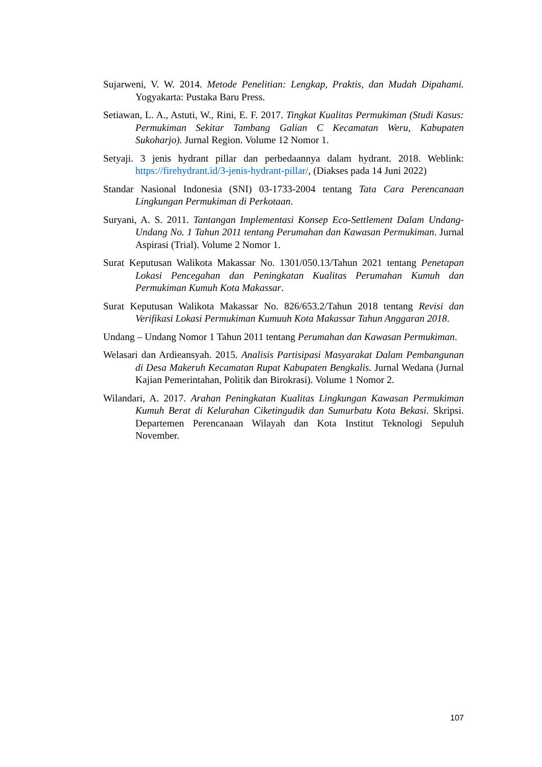Sujarweni, V. W. 2014. Metode Penelitian: Lengkap, Praktis, dan Mudah Dipahami. Yogyakarta: Pustaka Baru Press.
Setiawan, L. A., Astuti, W., Rini, E. F. 2017. Tingkat Kualitas Permukiman (Studi Kasus: Permukiman Sekitar Tambang Galian C Kecamatan Weru, Kabupaten Sukoharjo). Jurnal Region. Volume 12 Nomor 1.
Setyaji. 3 jenis hydrant pillar dan perbedaannya dalam hydrant. 2018. Weblink: https://firehydrant.id/3-jenis-hydrant-pillar/, (Diakses pada 14 Juni 2022)
Standar Nasional Indonesia (SNI) 03-1733-2004 tentang Tata Cara Perencanaan Lingkungan Permukiman di Perkotaan.
Suryani, A. S. 2011. Tantangan Implementasi Konsep Eco-Settlement Dalam Undang-Undang No. 1 Tahun 2011 tentang Perumahan dan Kawasan Permukiman. Jurnal Aspirasi (Trial). Volume 2 Nomor 1.
Surat Keputusan Walikota Makassar No. 1301/050.13/Tahun 2021 tentang Penetapan Lokasi Pencegahan dan Peningkatan Kualitas Perumahan Kumuh dan Permukiman Kumuh Kota Makassar.
Surat Keputusan Walikota Makassar No. 826/653.2/Tahun 2018 tentang Revisi dan Verifikasi Lokasi Permukiman Kumuuh Kota Makassar Tahun Anggaran 2018.
Undang – Undang Nomor 1 Tahun 2011 tentang Perumahan dan Kawasan Permukiman.
Welasari dan Ardieansyah. 2015. Analisis Partisipasi Masyarakat Dalam Pembangunan di Desa Makeruh Kecamatan Rupat Kabupaten Bengkalis. Jurnal Wedana (Jurnal Kajian Pemerintahan, Politik dan Birokrasi). Volume 1 Nomor 2.
Wilandari, A. 2017. Arahan Peningkatan Kualitas Lingkungan Kawasan Permukiman Kumuh Berat di Kelurahan Ciketingudik dan Sumurbatu Kota Bekasi. Skripsi. Departemen Perencanaan Wilayah dan Kota Institut Teknologi Sepuluh November.
107